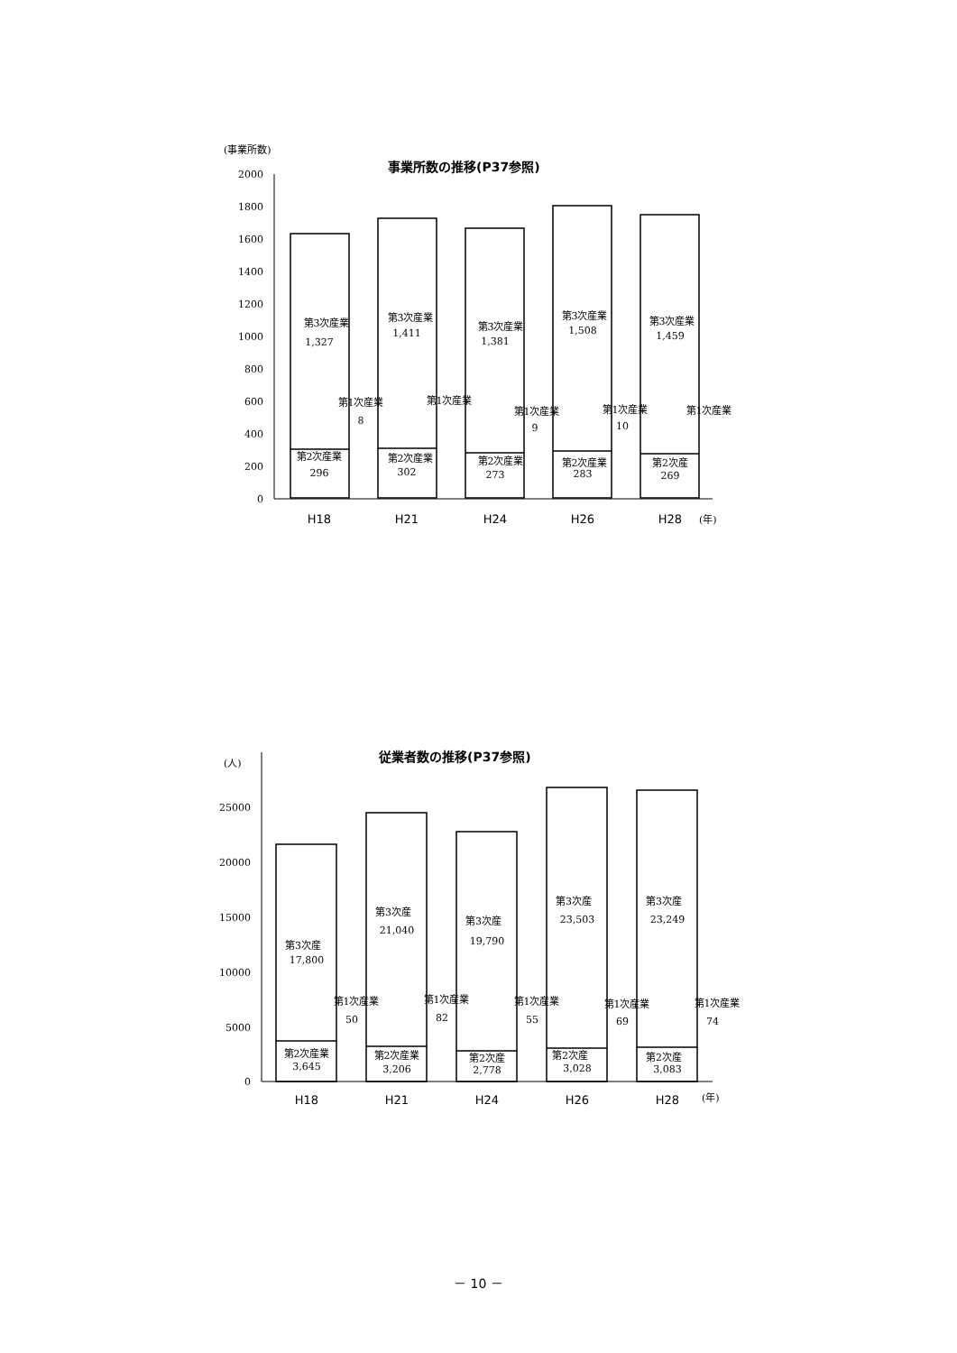(事業所数)
事業所数の推移(P37参照)
2000
1800
1600
1400
1200
1000
800
600
400
200
0
第3次産業
1,327
第3次産業
1,411
第3次産業
1,381
第3次産業
1,508
第3次産業
1,459
第2次産業
296
第2次産業
302
第2次産業
273
第2次産業
283
第2次産
269
第1次産業
8
第1次産業
第1次産業
9
第1次産業
10
第1次産業
H18
H21
H24
H26
H28
(年)
(人)
従業者数の推移(P37参照)
25000
20000
15000
10000
5000
0
第3次産
17,800
第3次産
21,040
第3次産
19,790
第3次産
23,503
第3次産
23,249
第2次産業
3,645
第2次産業
3,206
第2次産
2,778
第2次産
3,028
第2次産
3,083
第1次産業
50
第1次産業
82
第1次産業
55
第1次産業
69
第1次産業
74
H18
H21
H24
H26
H28
(年)
－ 10 －